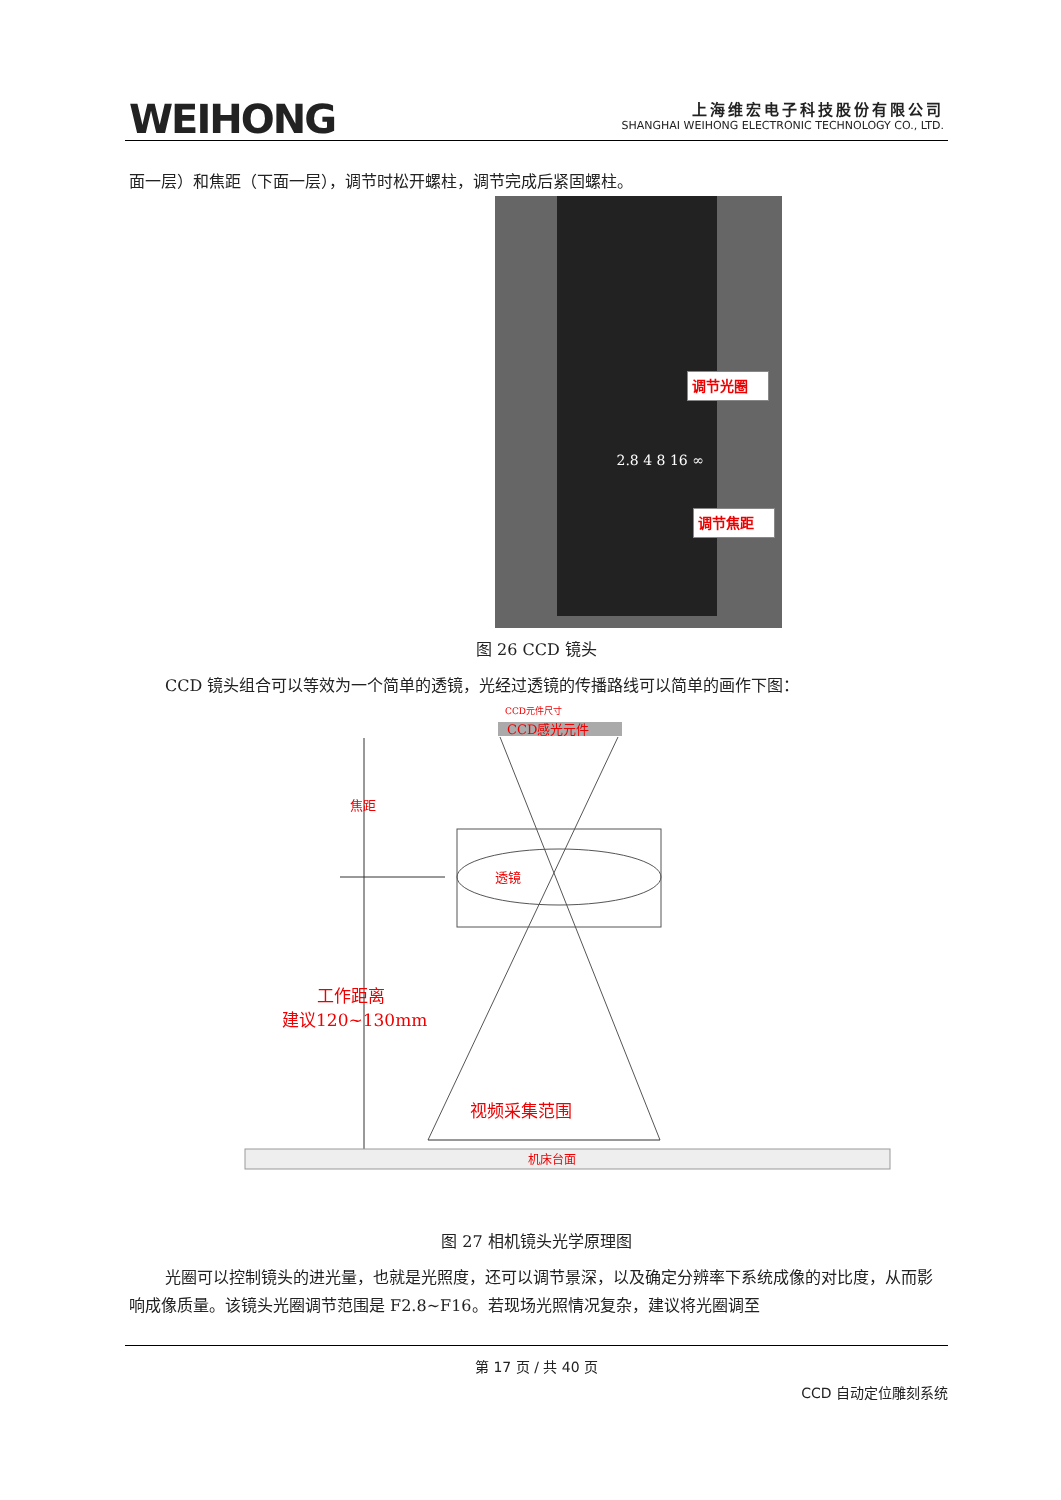WEIHONG
上海维宏电子科技股份有限公司
SHANGHAI WEIHONG ELECTRONIC TECHNOLOGY CO., LTD.
面一层）和焦距（下面一层），调节时松开螺柱，调节完成后紧固螺柱。
调节光圈
调节焦距
2.8 4 8 16 ∞
图 26 CCD 镜头
CCD 镜头组合可以等效为一个简单的透镜，光经过透镜的传播路线可以简单的画作下图：
CCD元件尺寸
CCD感光元件
透镜
焦距
工作距离
建议120~130mm
视频采集范围
机床台面
图 27 相机镜头光学原理图
光圈可以控制镜头的进光量，也就是光照度，还可以调节景深，以及确定分辨率下系统成像的对比度，从而影响成像质量。该镜头光圈调节范围是 F2.8~F16。若现场光照情况复杂，建议将光圈调至
第 17 页 / 共 40 页
CCD 自动定位雕刻系统